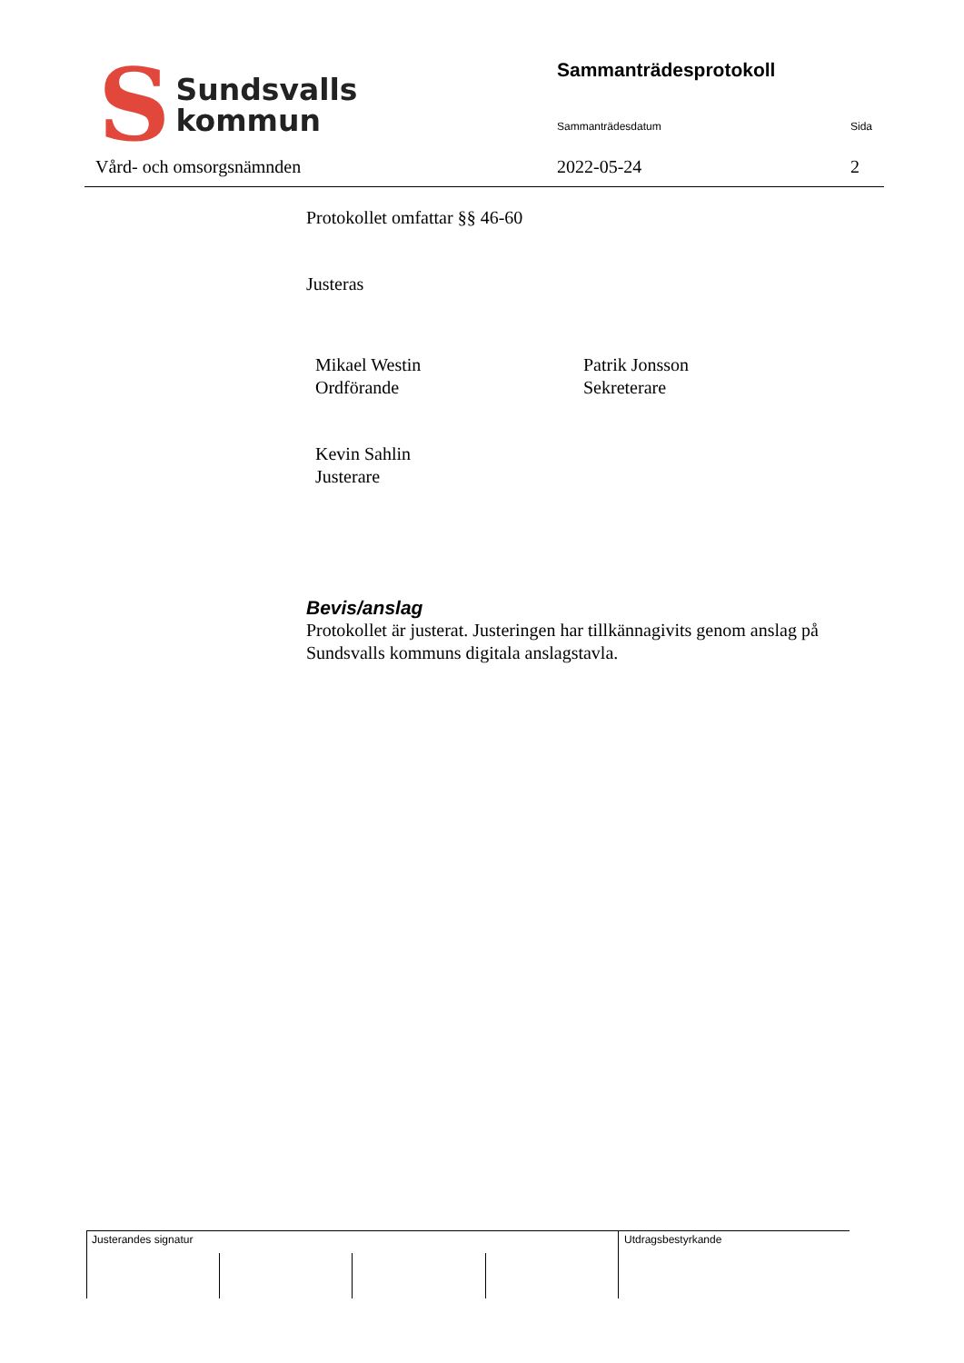S
Sundsvalls
kommun
Vård- och omsorgsnämnden
Sammanträdesprotokoll
Sammanträdesdatum Sida
2022-05-24 2
Protokollet omfattar §§ 46-60
Justeras
Mikael Westin
Ordförande
Patrik Jonsson
Sekreterare
Kevin Sahlin
Justerare
Bevis/anslag
Protokollet är justerat. Justeringen har tillkännagivits genom anslag på Sundsvalls kommuns digitala anslagstavla.
Justerandes signatur Utdragsbestyrkande